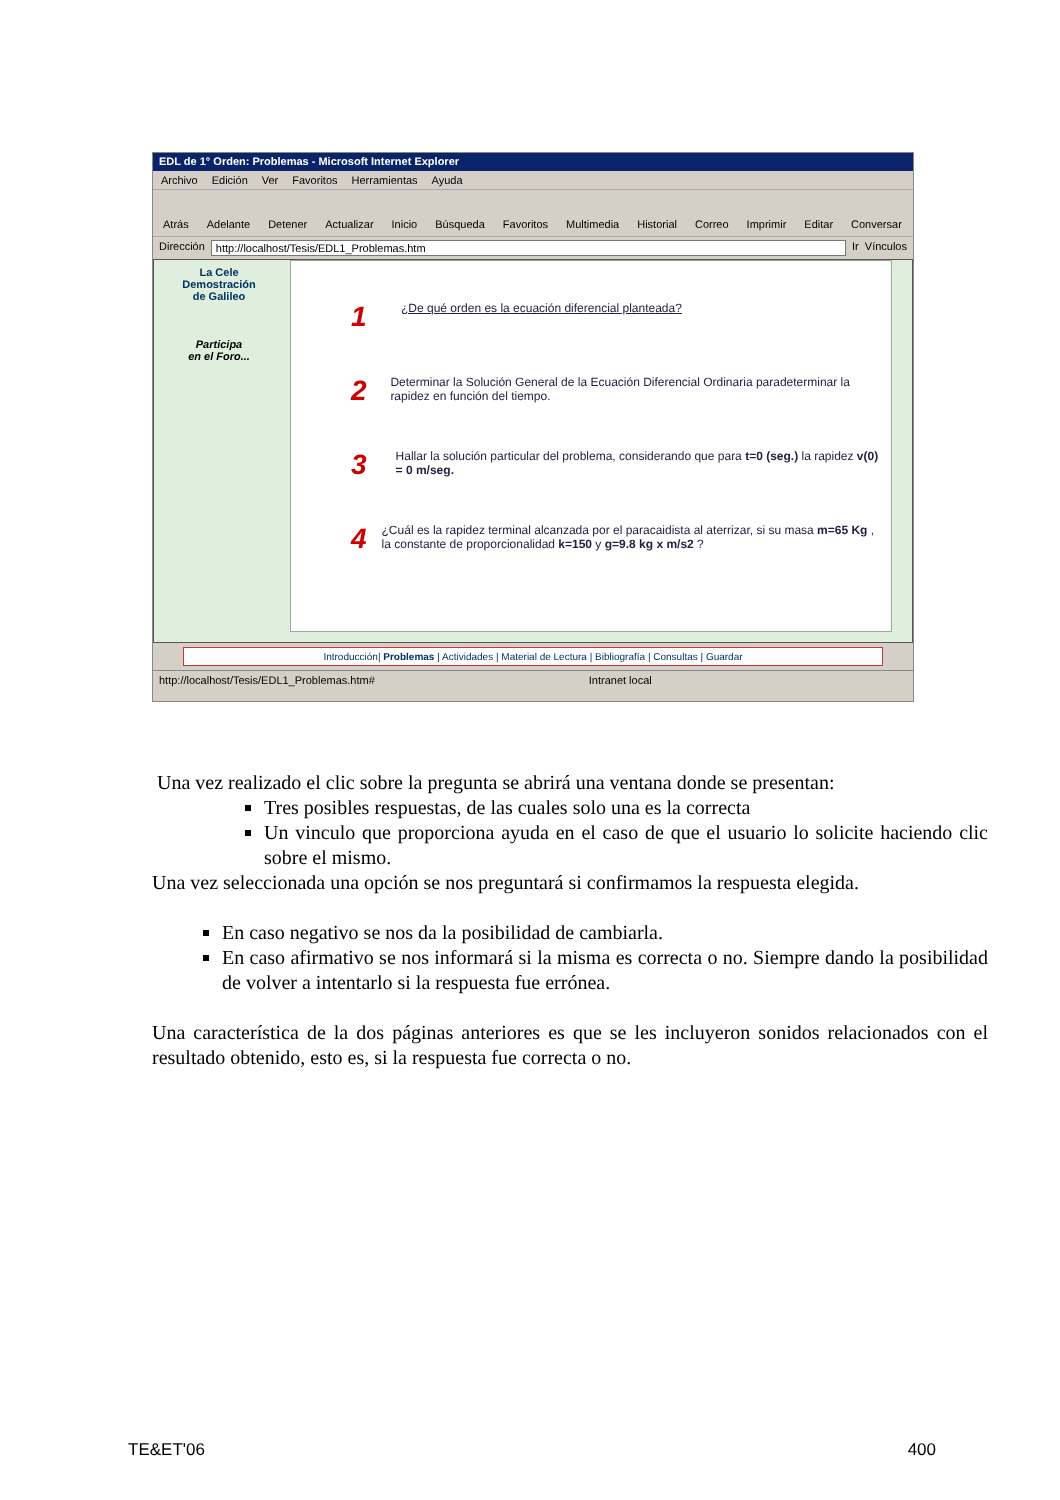EDL de 1° Orden: Problemas - Microsoft Internet Explorer
Archivo Edición Ver Favoritos Herramientas Ayuda
Atrás Adelante Detener Actualizar Inicio Búsqueda Favoritos Multimedia Historial Correo Imprimir Editar Conversar
Dirección http://localhost/Tesis/EDL1_Problemas.htm Ir Vínculos
La Cele
Demostración
de Galileo
Participa
en el Foro...
1 ¿De qué orden es la ecuación diferencial planteada?
2 Determinar la Solución General de la Ecuación Diferencial Ordinaria paradeterminar la rapidez en función del tiempo.
3 Hallar la solución particular del problema, considerando que para t=0 (seg.) la rapidez v(0) = 0 m/seg.
4 ¿Cuál es la rapidez terminal alcanzada por el paracaidista al aterrizar, si su masa m=65 Kg , la constante de proporcionalidad k=150 y g=9.8 kg x m/s2 ?
Introducción| Problemas | Actividades | Material de Lectura | Bibliografía | Consultas | Guardar
http://localhost/Tesis/EDL1_Problemas.htm# Intranet local
Una vez realizado el clic sobre la pregunta se abrirá una ventana donde se presentan:
Tres posibles respuestas, de las cuales solo una es la correcta
Un vinculo que proporciona ayuda en el caso de que el usuario lo solicite haciendo clic sobre el mismo.
Una vez seleccionada una opción se nos preguntará si confirmamos la respuesta elegida.
En caso negativo se nos da la posibilidad de cambiarla.
En caso afirmativo se nos informará si la misma es correcta o no. Siempre dando la posibilidad de volver a intentarlo si la respuesta fue errónea.
Una característica de la dos páginas anteriores es que se les incluyeron sonidos relacionados con el resultado obtenido, esto es, si la respuesta fue correcta o no.
TE&ET'06 400